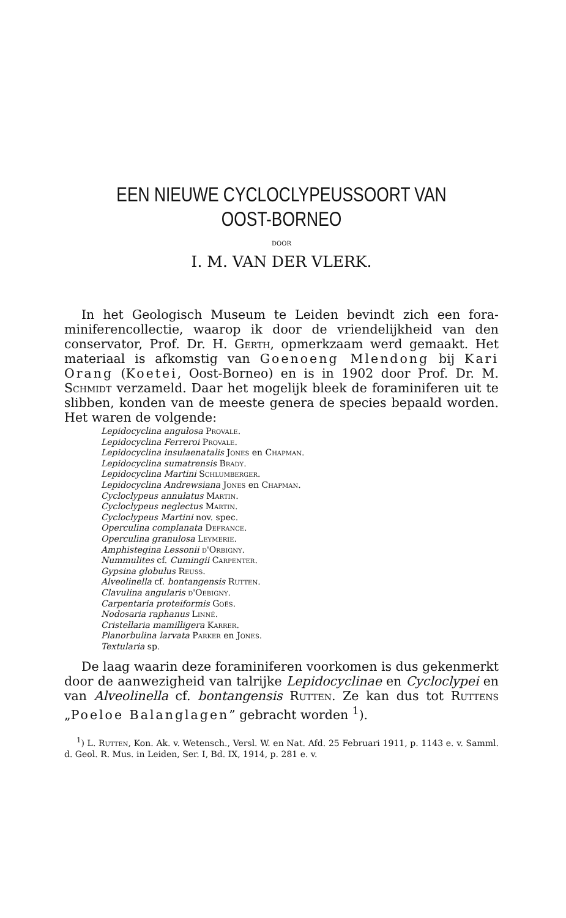EEN NIEUWE CYCLOCLYPEUSSOORT VAN
OOST-BORNEO
DOOR
I. M. VAN DER VLERK.
In het Geologisch Museum te Leiden bevindt zich een fora­miniferencollectie, waarop ik door de vriendelijkheid van den conservator, Prof. Dr. H. Gerth, opmerkzaam werd gemaakt. Het materiaal is afkomstig van Goenoeng Mlendong bij Kari Orang (Koetei, Oost-Borneo) en is in 1902 door Prof. Dr. M. Schmidt verzameld. Daar het mogelijk bleek de foramini­feren uit te slibben, konden van de meeste genera de species bepaald worden. Het waren de volgende:
Lepidocyclina angulosa Provale.
Lepidocyclina Ferreroi Provale.
Lepidocyclina insulaenatalis Jones en Chapman.
Lepidocyclina sumatrensis Brady.
Lepidocyclina Martini Schlumberger.
Lepidocyclina Andrewsiana Jones en Chapman.
Cycloclypeus annulatus Martin.
Cycloclypeus neglectus Martin.
Cycloclypeus Martini nov. spec.
Operculina complanata Defrance.
Operculina granulosa Leymerie.
Amphistegina Lessonii d'Orbigny.
Nummulites cf. Cumingii Carpenter.
Gypsina globulus Reuss.
Alveolinella cf. bontangensis Rutten.
Clavulina angularis d'Oebigny.
Carpentaria proteiformis Goës.
Nodosaria raphanus Linné.
Cristellaria mamilligera Karrer.
Planorbulina larvata Parker en Jones.
Textularia sp.
De laag waarin deze foraminiferen voorkomen is dus geken­merkt door de aanwezigheid van talrijke Lepidocyclinae en Cyclo­clypei en van Alveolinella cf. bontangensis Rutten. Ze kan dus tot Ruttens „Poeloe Balanglagen” gebracht worden <sup>1</sup>).
<sup>1</sup>) L. Rutten, Kon. Ak. v. Wetensch., Versl. W. en Nat. Afd. 25 Februari 1911, p. 1143 e. v. Samml. d. Geol. R. Mus. in Leiden, Ser. I, Bd. IX, 1914, p. 281 e. v.